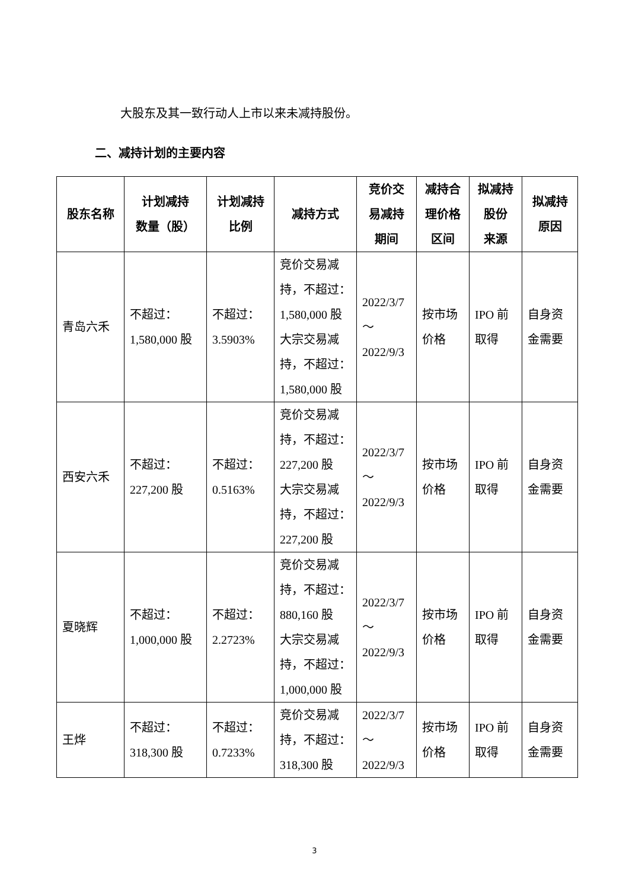大股东及其一致行动人上市以来未减持股份。
二、减持计划的主要内容
| 股东名称 | 计划减持 数量（股） | 计划减持 比例 | 减持方式 | 竞价交 易减持 期间 | 减持合 理价格 区间 | 拟减持 股份 来源 | 拟减持 原因 |
| --- | --- | --- | --- | --- | --- | --- | --- |
| 青岛六禾 | 不超过： 1,580,000 股 | 不超过： 3.5903% | 竞价交易减持，不超过：1,580,000 股 大宗交易减持，不超过：1,580,000 股 | 2022/3/7 ～ 2022/9/3 | 按市场价格 | IPO 前取得 | 自身资金需要 |
| 西安六禾 | 不超过： 227,200 股 | 不超过： 0.5163% | 竞价交易减持，不超过：227,200 股 大宗交易减持，不超过：227,200 股 | 2022/3/7 ～ 2022/9/3 | 按市场价格 | IPO 前取得 | 自身资金需要 |
| 夏晓辉 | 不超过： 1,000,000 股 | 不超过： 2.2723% | 竞价交易减持，不超过：880,160 股 大宗交易减持，不超过：1,000,000 股 | 2022/3/7 ～ 2022/9/3 | 按市场价格 | IPO 前取得 | 自身资金需要 |
| 王烨 | 不超过： 318,300 股 | 不超过： 0.7233% | 竞价交易减持，不超过：318,300 股 | 2022/3/7 ～ 2022/9/3 | 按市场价格 | IPO 前取得 | 自身资金需要 |
3